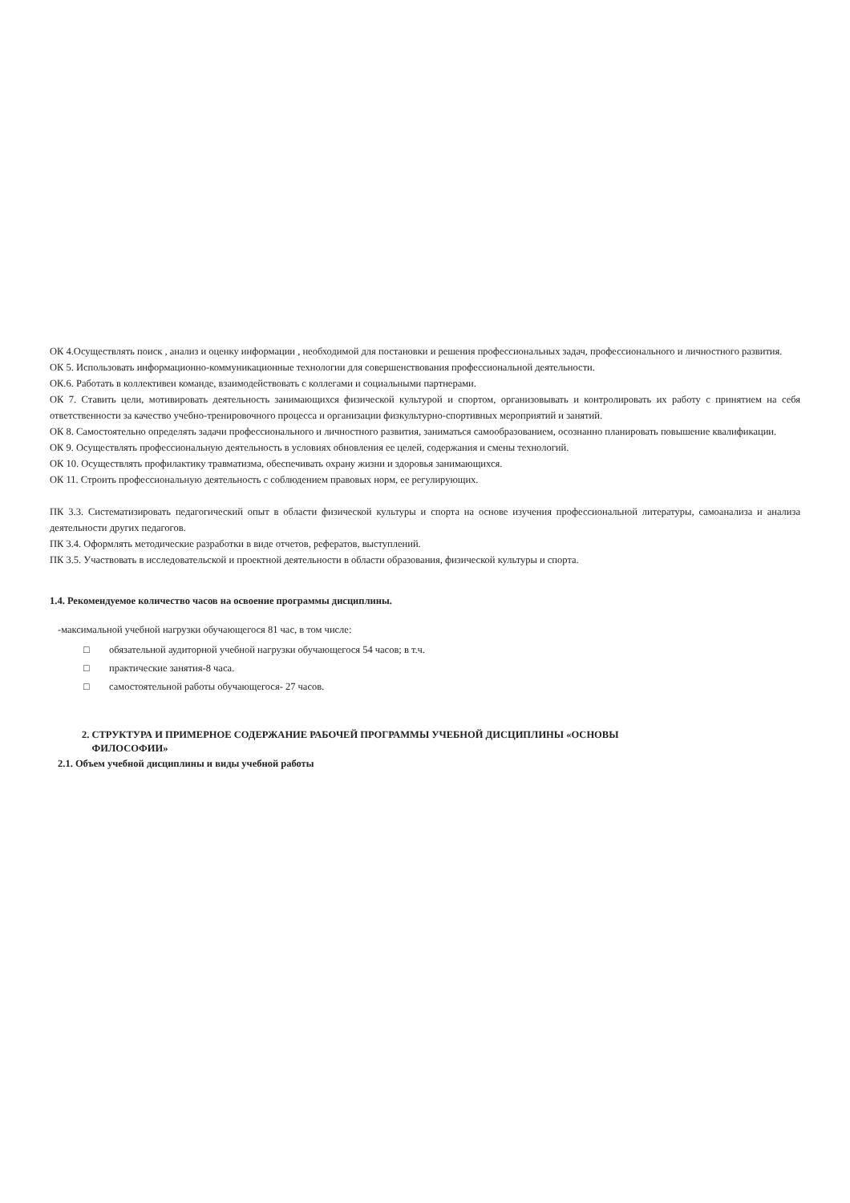ОК 4.Осуществлять поиск , анализ и оценку информации , необходимой для постановки и решения профессиональных задач, профессионального и личностного развития.
ОК 5. Использовать информационно-коммуникационные технологии для совершенствования профессиональной деятельности.
ОК.6. Работать в коллективеи команде, взаимодействовать с коллегами и социальными партнерами.
ОК 7. Ставить цели, мотивировать деятельность занимающихся физической культурой и спортом, организовывать и контролировать их работу с принятием на себя ответственности за качество учебно-тренировочного процесса и организации физкультурно-спортивных мероприятий и занятий.
ОК 8. Самостоятельно определять задачи профессионального и личностного развития, заниматься самообразованием, осознанно планировать повышение квалификации.
ОК 9. Осуществлять профессиональную деятельность в условиях обновления ее целей, содержания и смены технологий.
ОК 10. Осуществлять профилактику травматизма, обеспечивать охрану жизни и здоровья занимающихся.
ОК 11. Строить профессиональную деятельность с соблюдением правовых норм, ее регулирующих.
ПК 3.3. Систематизировать педагогический опыт в области физической культуры и спорта на основе изучения профессиональной литературы, самоанализа и анализа деятельности других педагогов.
ПК 3.4. Оформлять методические разработки в виде отчетов, рефератов, выступлений.
ПК 3.5. Участвовать в исследовательской и проектной деятельности в области образования, физической культуры и спорта.
1.4. Рекомендуемое количество часов на освоение программы дисциплины.
-максимальной учебной нагрузки обучающегося 81 час, в том числе:
□ обязательной аудиторной учебной нагрузки обучающегося 54 часов; в т.ч.
□ практические занятия-8 часа.
□ самостоятельной работы обучающегося- 27 часов.
2. СТРУКТУРА И ПРИМЕРНОЕ СОДЕРЖАНИЕ РАБОЧЕЙ ПРОГРАММЫ УЧЕБНОЙ ДИСЦИПЛИНЫ «ОСНОВЫ
ФИЛОСОФИИ»
2.1. Объем учебной дисциплины и виды учебной работы